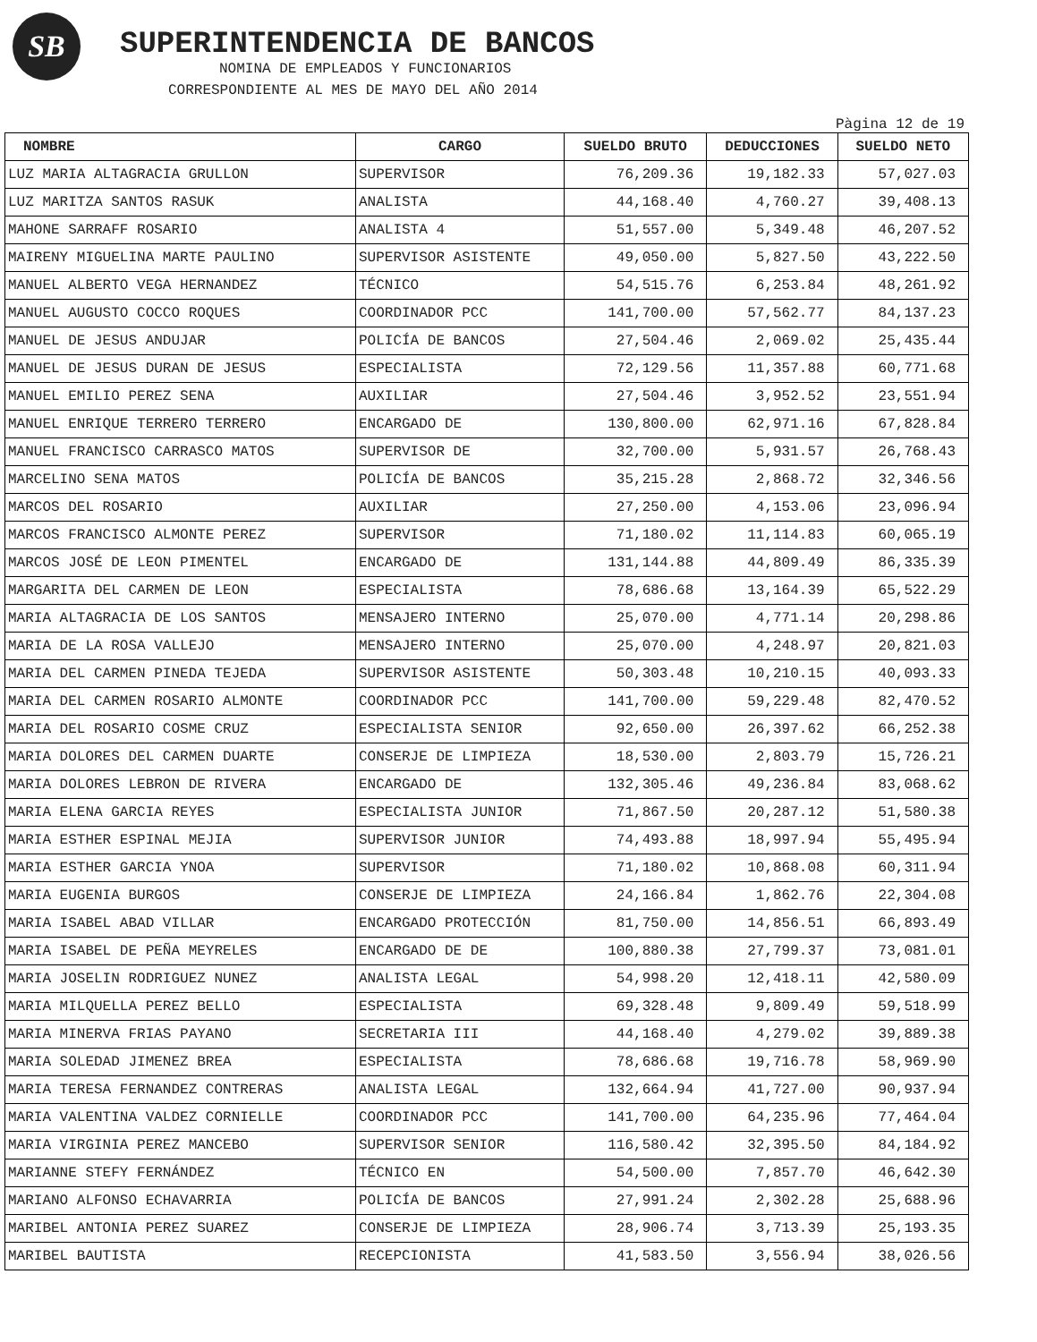SB
SUPERINTENDENCIA DE BANCOS
NOMINA DE EMPLEADOS Y FUNCIONARIOS
CORRESPONDIENTE AL MES DE MAYO DEL AÑO 2014
Pàgina 12 de 19
| NOMBRE | CARGO | SUELDO BRUTO | DEDUCCIONES | SUELDO NETO |
| --- | --- | --- | --- | --- |
| LUZ MARIA ALTAGRACIA GRULLON | SUPERVISOR | 76,209.36 | 19,182.33 | 57,027.03 |
| LUZ MARITZA SANTOS RASUK | ANALISTA | 44,168.40 | 4,760.27 | 39,408.13 |
| MAHONE SARRAFF ROSARIO | ANALISTA 4 | 51,557.00 | 5,349.48 | 46,207.52 |
| MAIRENY MIGUELINA MARTE PAULINO | SUPERVISOR ASISTENTE | 49,050.00 | 5,827.50 | 43,222.50 |
| MANUEL ALBERTO VEGA HERNANDEZ | TÉCNICO | 54,515.76 | 6,253.84 | 48,261.92 |
| MANUEL AUGUSTO COCCO ROQUES | COORDINADOR PCC | 141,700.00 | 57,562.77 | 84,137.23 |
| MANUEL DE JESUS ANDUJAR | POLICÍA DE BANCOS | 27,504.46 | 2,069.02 | 25,435.44 |
| MANUEL DE JESUS DURAN DE JESUS | ESPECIALISTA | 72,129.56 | 11,357.88 | 60,771.68 |
| MANUEL EMILIO PEREZ SENA | AUXILIAR | 27,504.46 | 3,952.52 | 23,551.94 |
| MANUEL ENRIQUE TERRERO TERRERO | ENCARGADO DE | 130,800.00 | 62,971.16 | 67,828.84 |
| MANUEL FRANCISCO CARRASCO MATOS | SUPERVISOR DE | 32,700.00 | 5,931.57 | 26,768.43 |
| MARCELINO SENA MATOS | POLICÍA DE BANCOS | 35,215.28 | 2,868.72 | 32,346.56 |
| MARCOS DEL ROSARIO | AUXILIAR | 27,250.00 | 4,153.06 | 23,096.94 |
| MARCOS FRANCISCO ALMONTE PEREZ | SUPERVISOR | 71,180.02 | 11,114.83 | 60,065.19 |
| MARCOS JOSÉ DE LEON PIMENTEL | ENCARGADO DE | 131,144.88 | 44,809.49 | 86,335.39 |
| MARGARITA DEL CARMEN DE LEON | ESPECIALISTA | 78,686.68 | 13,164.39 | 65,522.29 |
| MARIA ALTAGRACIA DE LOS SANTOS | MENSAJERO INTERNO | 25,070.00 | 4,771.14 | 20,298.86 |
| MARIA DE LA ROSA VALLEJO | MENSAJERO INTERNO | 25,070.00 | 4,248.97 | 20,821.03 |
| MARIA DEL CARMEN PINEDA TEJEDA | SUPERVISOR ASISTENTE | 50,303.48 | 10,210.15 | 40,093.33 |
| MARIA DEL CARMEN ROSARIO ALMONTE | COORDINADOR PCC | 141,700.00 | 59,229.48 | 82,470.52 |
| MARIA DEL ROSARIO COSME CRUZ | ESPECIALISTA SENIOR | 92,650.00 | 26,397.62 | 66,252.38 |
| MARIA DOLORES DEL CARMEN DUARTE | CONSERJE DE LIMPIEZA | 18,530.00 | 2,803.79 | 15,726.21 |
| MARIA DOLORES LEBRON DE RIVERA | ENCARGADO DE | 132,305.46 | 49,236.84 | 83,068.62 |
| MARIA ELENA GARCIA REYES | ESPECIALISTA JUNIOR | 71,867.50 | 20,287.12 | 51,580.38 |
| MARIA ESTHER ESPINAL MEJIA | SUPERVISOR JUNIOR | 74,493.88 | 18,997.94 | 55,495.94 |
| MARIA ESTHER GARCIA YNOA | SUPERVISOR | 71,180.02 | 10,868.08 | 60,311.94 |
| MARIA EUGENIA BURGOS | CONSERJE DE LIMPIEZA | 24,166.84 | 1,862.76 | 22,304.08 |
| MARIA ISABEL ABAD VILLAR | ENCARGADO PROTECCIÓN | 81,750.00 | 14,856.51 | 66,893.49 |
| MARIA ISABEL DE PEÑA MEYRELES | ENCARGADO DE DE | 100,880.38 | 27,799.37 | 73,081.01 |
| MARIA JOSELIN RODRIGUEZ NUNEZ | ANALISTA LEGAL | 54,998.20 | 12,418.11 | 42,580.09 |
| MARIA MILQUELLA PEREZ BELLO | ESPECIALISTA | 69,328.48 | 9,809.49 | 59,518.99 |
| MARIA MINERVA FRIAS PAYANO | SECRETARIA III | 44,168.40 | 4,279.02 | 39,889.38 |
| MARIA SOLEDAD JIMENEZ BREA | ESPECIALISTA | 78,686.68 | 19,716.78 | 58,969.90 |
| MARIA TERESA FERNANDEZ CONTRERAS | ANALISTA LEGAL | 132,664.94 | 41,727.00 | 90,937.94 |
| MARIA VALENTINA VALDEZ CORNIELLE | COORDINADOR PCC | 141,700.00 | 64,235.96 | 77,464.04 |
| MARIA VIRGINIA PEREZ MANCEBO | SUPERVISOR SENIOR | 116,580.42 | 32,395.50 | 84,184.92 |
| MARIANNE STEFY FERNÁNDEZ | TÉCNICO EN | 54,500.00 | 7,857.70 | 46,642.30 |
| MARIANO ALFONSO ECHAVARRIA | POLICÍA DE BANCOS | 27,991.24 | 2,302.28 | 25,688.96 |
| MARIBEL ANTONIA PEREZ SUAREZ | CONSERJE DE LIMPIEZA | 28,906.74 | 3,713.39 | 25,193.35 |
| MARIBEL BAUTISTA | RECEPCIONISTA | 41,583.50 | 3,556.94 | 38,026.56 |